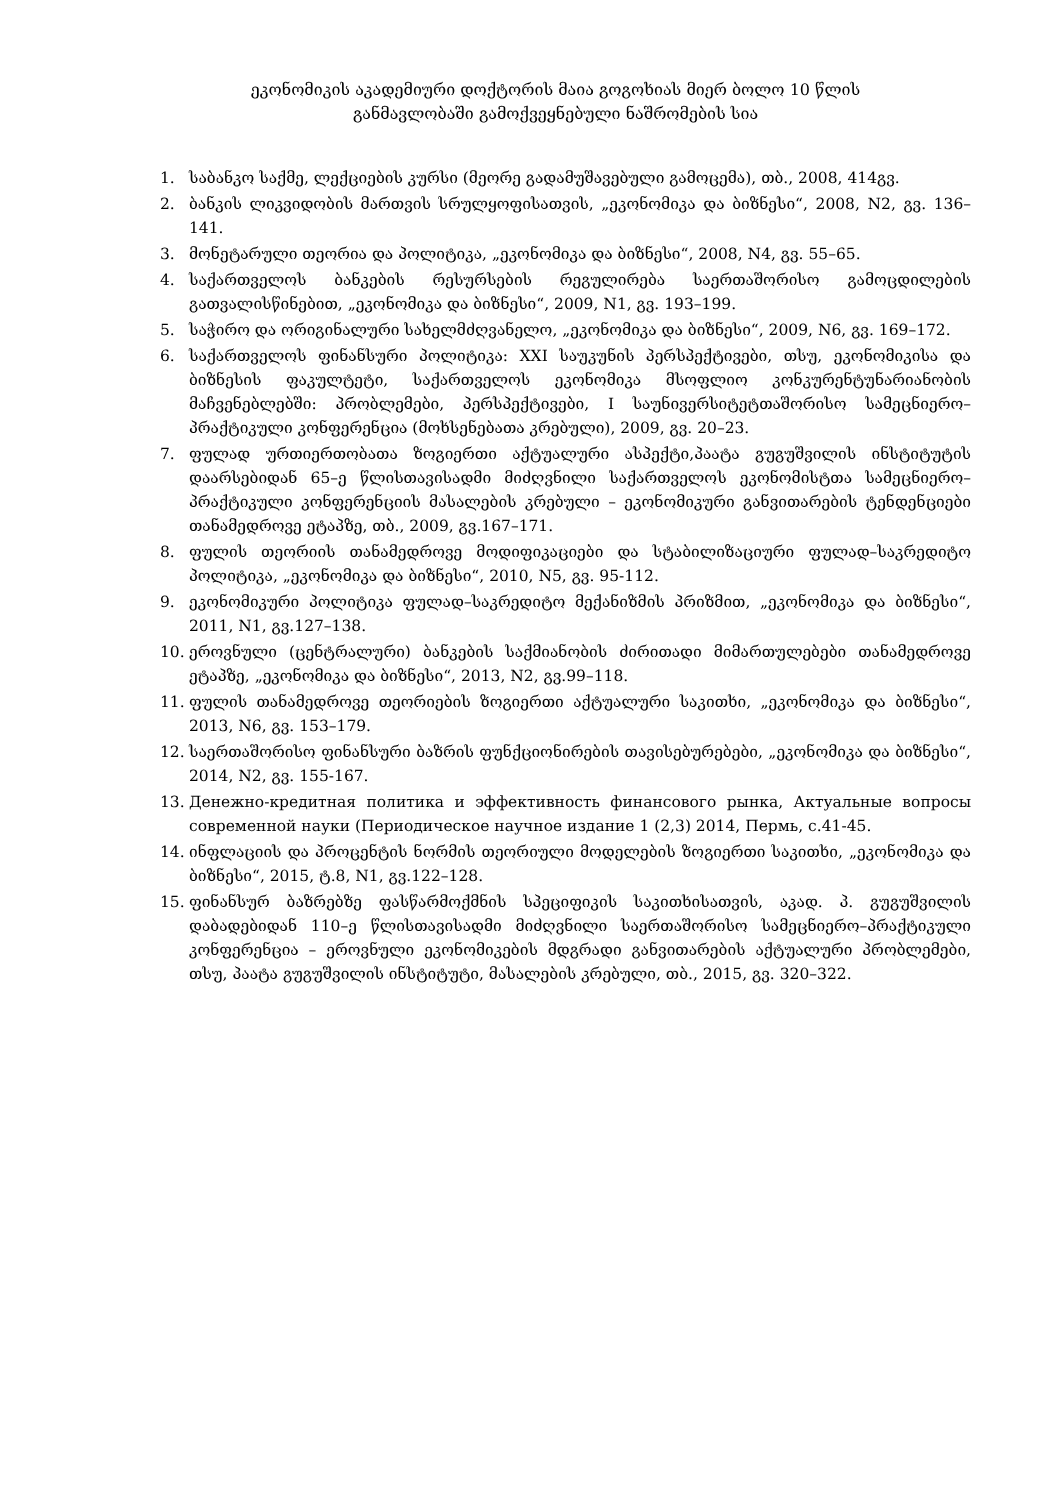ეკონომიკის აკადემიური დოქტორის მაია გოგოხიას მიერ ბოლო 10 წლის
განმავლობაში გამოქვეყნებული ნაშრომების სია
1. საბანკო საქმე, ლექციების კურსი (მეორე გადამუშავებული გამოცემა), თბ., 2008, 414გვ.
2. ბანკის ლიკვიდობის მართვის სრულყოფისათვის, „ეკონომიკა და ბიზნესი“, 2008, N2, გვ. 136–141.
3. მონეტარული თეორია და პოლიტიკა, „ეკონომიკა და ბიზნესი“, 2008, N4, გვ. 55–65.
4. საქართველოს ბანკების რესურსების რეგულირება საერთაშორისო გამოცდილების გათვალისწინებით, „ეკონომიკა და ბიზნესი“, 2009, N1, გვ. 193–199.
5. საჭირო და ორიგინალური სახელმძღვანელო, „ეკონომიკა და ბიზნესი“, 2009, N6, გვ. 169–172.
6. საქართველოს ფინანსური პოლიტიკა: XXI საუკუნის პერსპექტივები, თსუ, ეკონომიკისა და ბიზნესის ფაკულტეტი, საქართველოს ეკონომიკა მსოფლიო კონკურენტუნარიანობის მაჩვენებლებში: პრობლემები, პერსპექტივები, I საუნივერსიტეტთაშორისო სამეცნიერო–პრაქტიკული კონფერენცია (მოხსენებათა კრებული), 2009, გვ. 20–23.
7. ფულად ურთიერთობათა ზოგიერთი აქტუალური ასპექტი,პაატა გუგუშვილის ინსტიტუტის დაარსებიდან 65–ე წლისთავისადმი მიძღვნილი საქართველოს ეკონომისტთა სამეცნიერო–პრაქტიკული კონფერენციის მასალების კრებული – ეკონომიკური განვითარების ტენდენციები თანამედროვე ეტაპზე, თბ., 2009, გვ.167–171.
8. ფულის თეორიის თანამედროვე მოდიფიკაციები და სტაბილიზაციური ფულად–საკრედიტო პოლიტიკა, „ეკონომიკა და ბიზნესი“, 2010, N5, გვ. 95-112.
9. ეკონომიკური პოლიტიკა ფულად–საკრედიტო მექანიზმის პრიზმით, „ეკონომიკა და ბიზნესი“, 2011, N1, გვ.127–138.
10. ეროვნული (ცენტრალური) ბანკების საქმიანობის ძირითადი მიმართულებები თანამედროვე ეტაპზე, „ეკონომიკა და ბიზნესი“, 2013, N2, გვ.99–118.
11. ფულის თანამედროვე თეორიების ზოგიერთი აქტუალური საკითხი, „ეკონომიკა და ბიზნესი“, 2013, N6, გვ. 153–179.
12. საერთაშორისო ფინანსური ბაზრის ფუნქციონირების თავისებურებები, „ეკონომიკა და ბიზნესი“, 2014, N2, გვ. 155-167.
13. Денежно-кредитная политика и эффективность финансового рынка, Актуальные вопросы современной науки (Периодическое научное издание 1 (2,3) 2014, Пермь, с.41-45.
14. ინფლაციის და პროცენტის ნორმის თეორიული მოდელების ზოგიერთი საკითხი, „ეკონომიკა და ბიზნესი“, 2015, ტ.8, N1, გვ.122–128.
15. ფინანსურ ბაზრებზე ფასწარმოქმნის სპეციფიკის საკითხისათვის, აკად. პ. გუგუშვილის დაბადებიდან 110–ე წლისთავისადმი მიძღვნილი საერთაშორისო სამეცნიერო–პრაქტიკული კონფერენცია – ეროვნული ეკონომიკების მდგრადი განვითარების აქტუალური პრობლემები, თსუ, პაატა გუგუშვილის ინსტიტუტი, მასალების კრებული, თბ., 2015, გვ. 320–322.